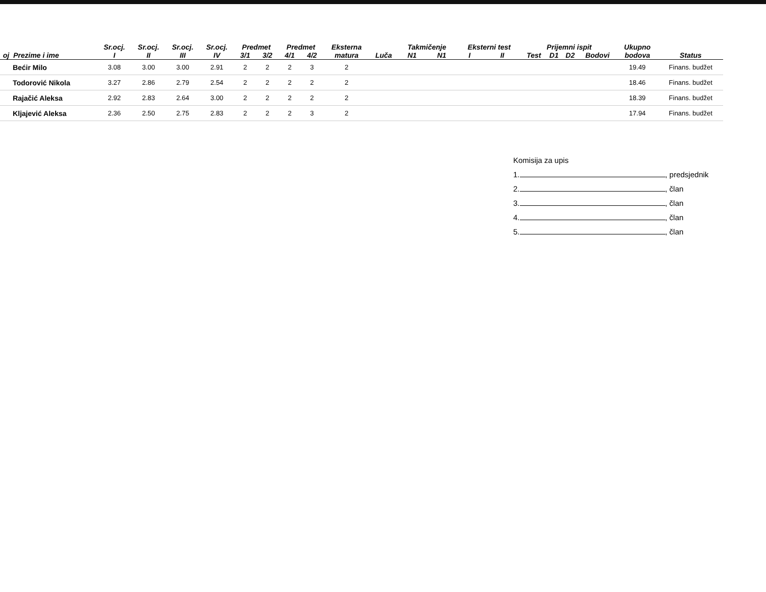| | | Sr.ocj. | Sr.ocj. | Sr.ocj. | Sr.ocj. | Predmet | | Predmet | | Eksterna | | Takmičenje | | Eksterni test | | Prijemni ispit | | | | Ukupno | |
| --- | --- | --- | --- | --- | --- | --- | --- | --- | --- | --- | --- | --- | --- | --- | --- | --- | --- | --- | --- | --- | --- |
| oj | Prezime i ime | I | II | III | IV | 3/1 | 3/2 | 4/1 | 4/2 | matura | Luča | N1 | N1 | I | II | Test | D1 | D2 | Bodovi | bodova | Status |
| | Bećir Milo | 3.08 | 3.00 | 3.00 | 2.91 | 2 | 2 | 2 | 3 | 2 | | | | | | | | | | 19.49 | Finans. budžet |
| | Todorović Nikola | 3.27 | 2.86 | 2.79 | 2.54 | 2 | 2 | 2 | 2 | 2 | | | | | | | | | | 18.46 | Finans. budžet |
| | Rajačić Aleksa | 2.92 | 2.83 | 2.64 | 3.00 | 2 | 2 | 2 | 2 | 2 | | | | | | | | | | 18.39 | Finans. budžet |
| | Kljajević Aleksa | 2.36 | 2.50 | 2.75 | 2.83 | 2 | 2 | 2 | 3 | 2 | | | | | | | | | | 17.94 | Finans. budžet |
Komisija za upis
1. , predsjednik
2. , član
3. , član
4. , član
5. , član